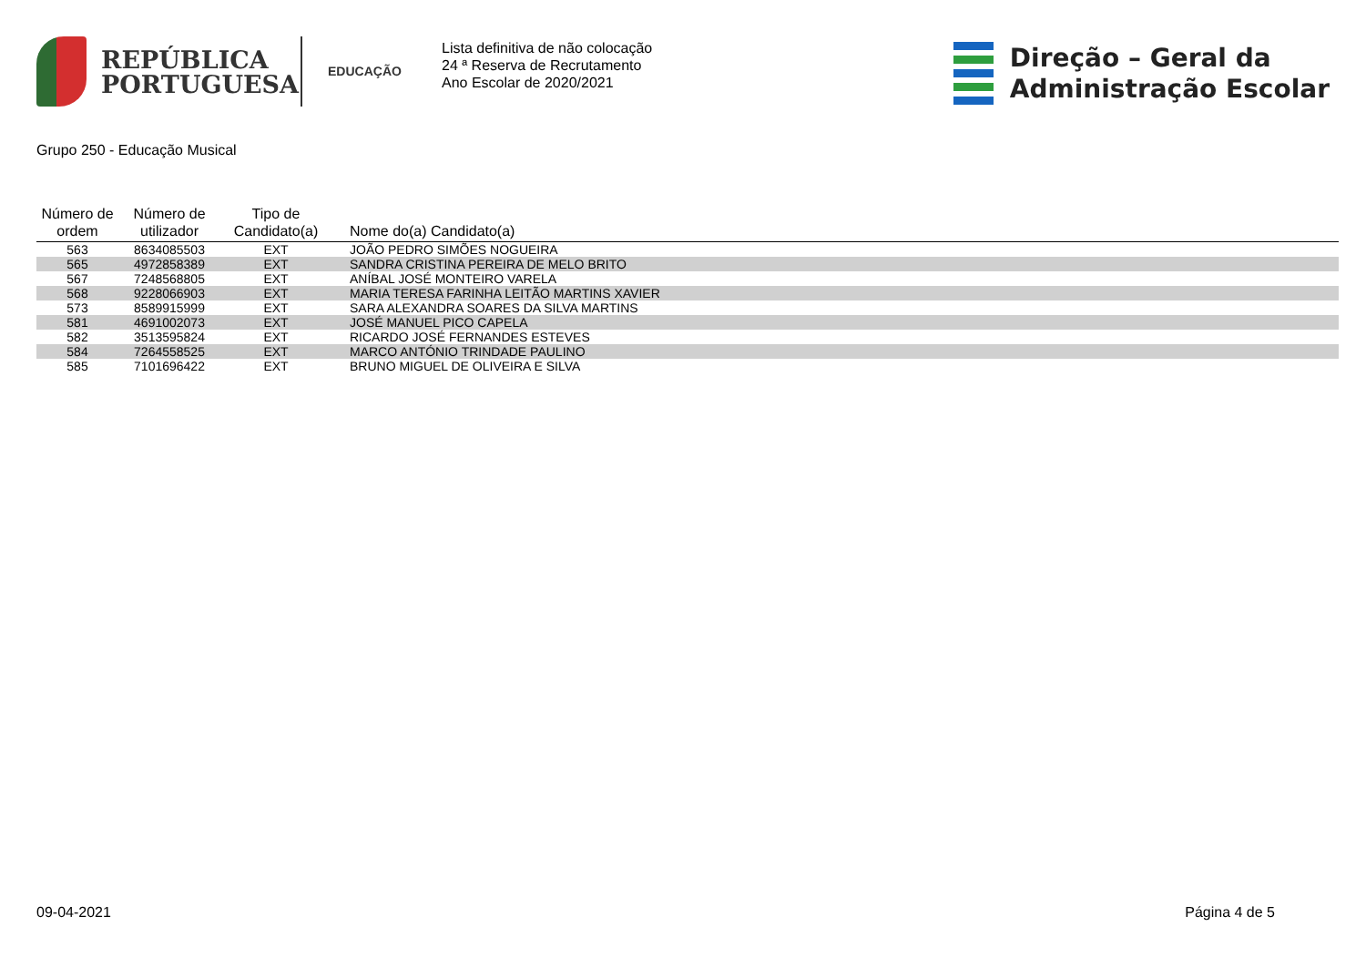REPÚBLICA
PORTUGUESA
EDUCAÇÃO
Lista definitiva de não colocação
24 ª Reserva de Recrutamento
Ano Escolar de 2020/2021
Direção – Geral da
Administração Escolar
Grupo 250 - Educação Musical
| Número de ordem | Número de utilizador | Tipo de Candidato(a) | Nome do(a) Candidato(a) |
| --- | --- | --- | --- |
| 563 | 8634085503 | EXT | JOÃO PEDRO SIMÕES NOGUEIRA |
| 565 | 4972858389 | EXT | SANDRA CRISTINA PEREIRA DE MELO BRITO |
| 567 | 7248568805 | EXT | ANÍBAL JOSÉ MONTEIRO VARELA |
| 568 | 9228066903 | EXT | MARIA TERESA FARINHA LEITÃO MARTINS XAVIER |
| 573 | 8589915999 | EXT | SARA ALEXANDRA SOARES DA SILVA MARTINS |
| 581 | 4691002073 | EXT | JOSÉ MANUEL PICO CAPELA |
| 582 | 3513595824 | EXT | RICARDO JOSÉ FERNANDES ESTEVES |
| 584 | 7264558525 | EXT | MARCO ANTÓNIO TRINDADE PAULINO |
| 585 | 7101696422 | EXT | BRUNO MIGUEL DE OLIVEIRA E SILVA |
09-04-2021 Página 4 de 5